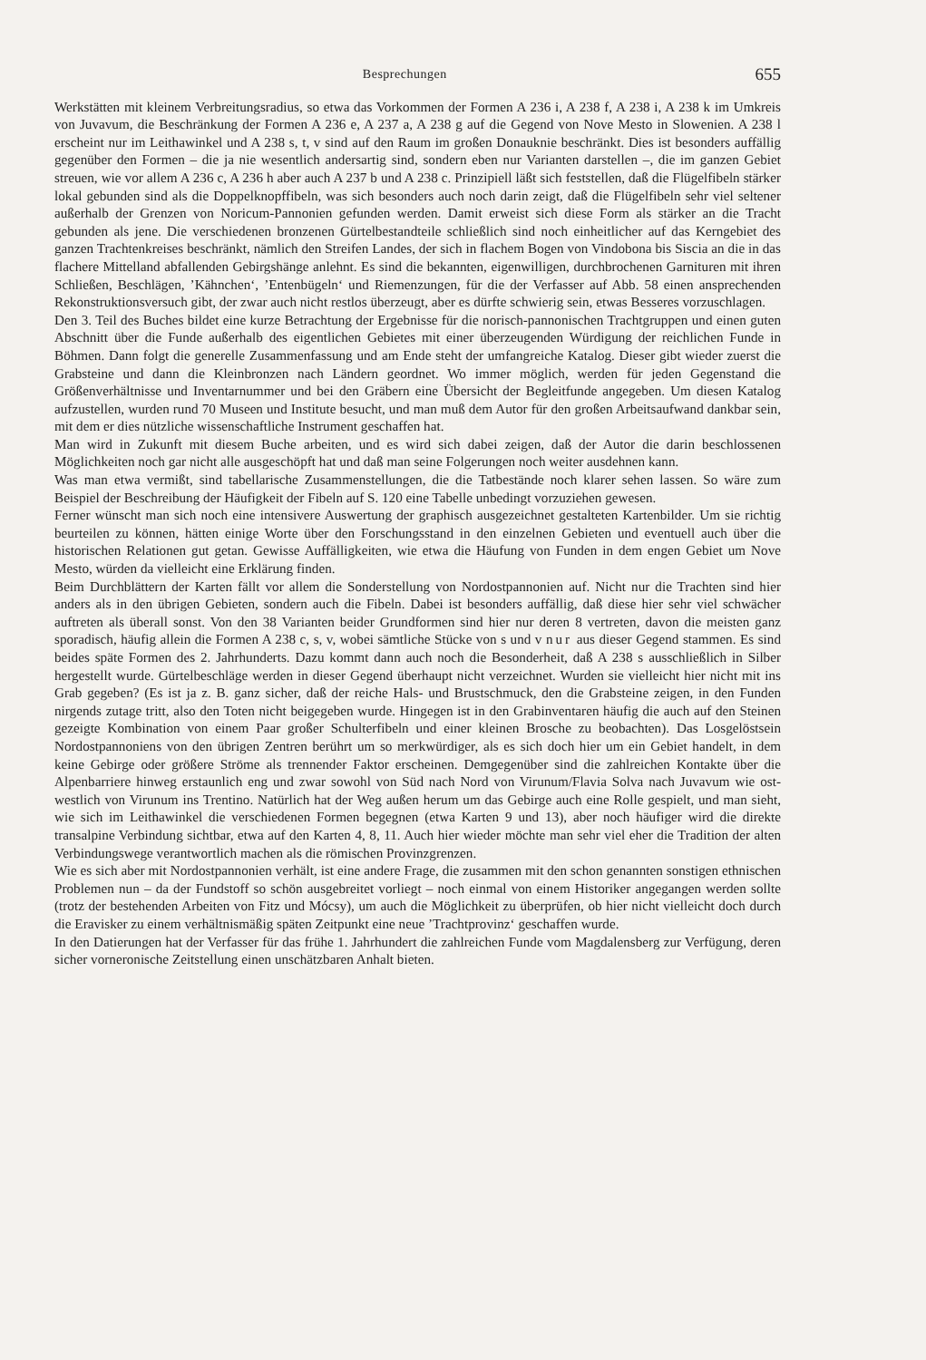Besprechungen 655
Werkstätten mit kleinem Verbreitungsradius, so etwa das Vorkommen der Formen A 236 i, A 238 f, A 238 i, A 238 k im Umkreis von Juvavum, die Beschränkung der Formen A 236 e, A 237 a, A 238 g auf die Gegend von Nove Mesto in Slowenien. A 238 l erscheint nur im Leithawinkel und A 238 s, t, v sind auf den Raum im großen Donauknie beschränkt. Dies ist besonders auffällig gegenüber den Formen – die ja nie wesentlich andersartig sind, sondern eben nur Varianten darstellen –, die im ganzen Gebiet streuen, wie vor allem A 236 c, A 236 h aber auch A 237 b und A 238 c. Prinzipiell läßt sich feststellen, daß die Flügelfibeln stärker lokal gebunden sind als die Doppelknopffibeln, was sich besonders auch noch darin zeigt, daß die Flügelfibeln sehr viel seltener außerhalb der Grenzen von Noricum-Pannonien gefunden werden. Damit erweist sich diese Form als stärker an die Tracht gebunden als jene. Die verschiedenen bronzenen Gürtelbestandteile schließlich sind noch einheitlicher auf das Kerngebiet des ganzen Trachtenkreises beschränkt, nämlich den Streifen Landes, der sich in flachem Bogen von Vindobona bis Siscia an die in das flachere Mittelland abfallenden Gebirgshänge anlehnt. Es sind die bekannten, eigenwilligen, durchbrochenen Garnituren mit ihren Schließen, Beschlägen, ’Kähnchen‘, ’Entenbügeln‘ und Riemenzungen, für die der Verfasser auf Abb. 58 einen ansprechenden Rekonstruktionsversuch gibt, der zwar auch nicht restlos überzeugt, aber es dürfte schwierig sein, etwas Besseres vorzuschlagen.
Den 3. Teil des Buches bildet eine kurze Betrachtung der Ergebnisse für die norisch-pannonischen Trachtgruppen und einen guten Abschnitt über die Funde außerhalb des eigentlichen Gebietes mit einer überzeugenden Würdigung der reichlichen Funde in Böhmen. Dann folgt die generelle Zusammenfassung und am Ende steht der umfangreiche Katalog. Dieser gibt wieder zuerst die Grabsteine und dann die Kleinbronzen nach Ländern geordnet. Wo immer möglich, werden für jeden Gegenstand die Größenverhältnisse und Inventarnummer und bei den Gräbern eine Übersicht der Begleitfunde angegeben. Um diesen Katalog aufzustellen, wurden rund 70 Museen und Institute besucht, und man muß dem Autor für den großen Arbeitsaufwand dankbar sein, mit dem er dies nützliche wissenschaftliche Instrument geschaffen hat.
Man wird in Zukunft mit diesem Buche arbeiten, und es wird sich dabei zeigen, daß der Autor die darin beschlossenen Möglichkeiten noch gar nicht alle ausgeschöpft hat und daß man seine Folgerungen noch weiter ausdehnen kann.
Was man etwa vermißt, sind tabellarische Zusammenstellungen, die die Tatbestände noch klarer sehen lassen. So wäre zum Beispiel der Beschreibung der Häufigkeit der Fibeln auf S. 120 eine Tabelle unbedingt vorzuziehen gewesen.
Ferner wünscht man sich noch eine intensivere Auswertung der graphisch ausgezeichnet gestalteten Kartenbilder. Um sie richtig beurteilen zu können, hätten einige Worte über den Forschungsstand in den einzelnen Gebieten und eventuell auch über die historischen Relationen gut getan. Gewisse Auffälligkeiten, wie etwa die Häufung von Funden in dem engen Gebiet um Nove Mesto, würden da vielleicht eine Erklärung finden.
Beim Durchblättern der Karten fällt vor allem die Sonderstellung von Nordostpannonien auf. Nicht nur die Trachten sind hier anders als in den übrigen Gebieten, sondern auch die Fibeln. Dabei ist besonders auffällig, daß diese hier sehr viel schwächer auftreten als überall sonst. Von den 38 Varianten beider Grundformen sind hier nur deren 8 vertreten, davon die meisten ganz sporadisch, häufig allein die Formen A 238 c, s, v, wobei sämtliche Stücke von s und v nur aus dieser Gegend stammen. Es sind beides späte Formen des 2. Jahrhunderts. Dazu kommt dann auch noch die Besonderheit, daß A 238 s ausschließlich in Silber hergestellt wurde. Gürtelbeschläge werden in dieser Gegend überhaupt nicht verzeichnet. Wurden sie vielleicht hier nicht mit ins Grab gegeben? (Es ist ja z. B. ganz sicher, daß der reiche Hals- und Brustschmuck, den die Grabsteine zeigen, in den Funden nirgends zutage tritt, also den Toten nicht beigegeben wurde. Hingegen ist in den Grabinventaren häufig die auch auf den Steinen gezeigte Kombination von einem Paar großer Schulterfibeln und einer kleinen Brosche zu beobachten). Das Losgelöstsein Nordostpannoniens von den übrigen Zentren berührt um so merkwürdiger, als es sich doch hier um ein Gebiet handelt, in dem keine Gebirge oder größere Ströme als trennender Faktor erscheinen. Demgegenüber sind die zahlreichen Kontakte über die Alpenbarriere hinweg erstaunlich eng und zwar sowohl von Süd nach Nord von Virunum/Flavia Solva nach Juvavum wie ost-westlich von Virunum ins Trentino. Natürlich hat der Weg außen herum um das Gebirge auch eine Rolle gespielt, und man sieht, wie sich im Leithawinkel die verschiedenen Formen begegnen (etwa Karten 9 und 13), aber noch häufiger wird die direkte transalpine Verbindung sichtbar, etwa auf den Karten 4, 8, 11. Auch hier wieder möchte man sehr viel eher die Tradition der alten Verbindungswege verantwortlich machen als die römischen Provinzgrenzen.
Wie es sich aber mit Nordostpannonien verhält, ist eine andere Frage, die zusammen mit den schon genannten sonstigen ethnischen Problemen nun – da der Fundstoff so schön ausgebreitet vorliegt – noch einmal von einem Historiker angegangen werden sollte (trotz der bestehenden Arbeiten von Fitz und Mócsy), um auch die Möglichkeit zu überprüfen, ob hier nicht vielleicht doch durch die Eravisker zu einem verhältnismäßig späten Zeitpunkt eine neue ’Trachtprovinz‘ geschaffen wurde.
In den Datierungen hat der Verfasser für das frühe 1. Jahrhundert die zahlreichen Funde vom Magdalensberg zur Verfügung, deren sicher vorneronische Zeitstellung einen unschätzbaren Anhalt bieten.